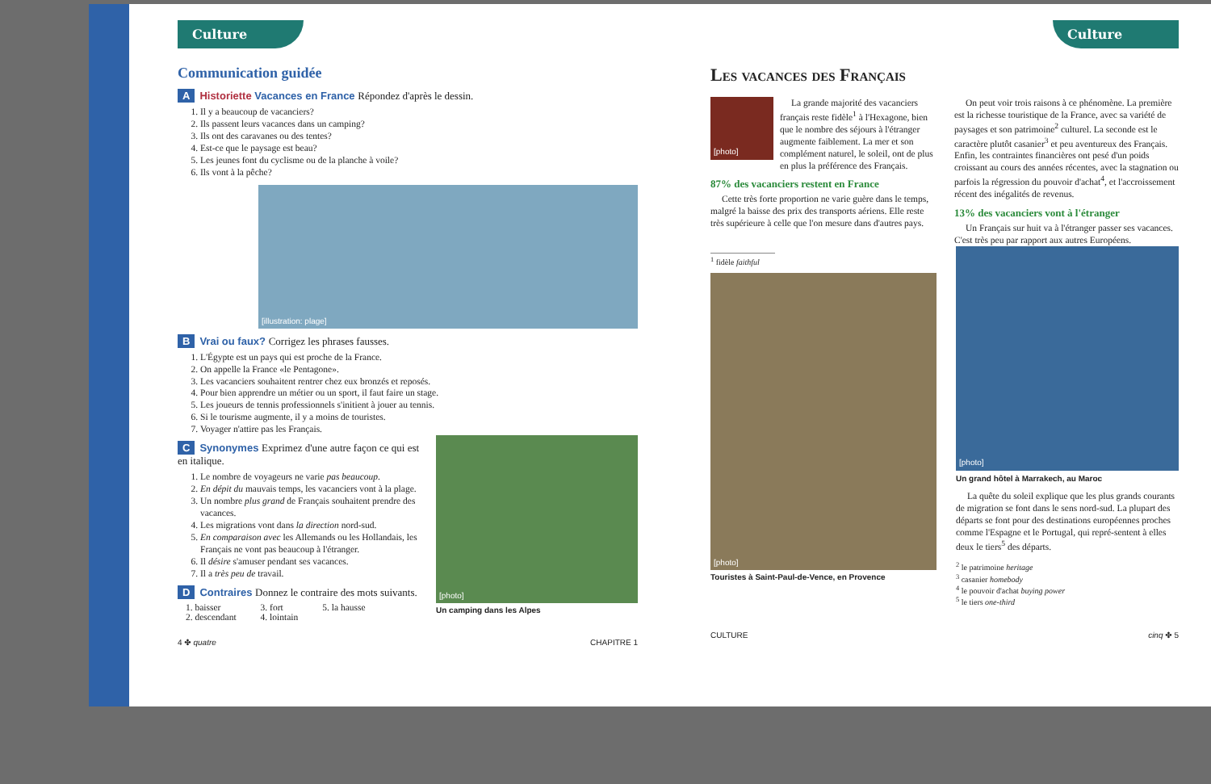Culture
Communication guidée
A Historiette Vacances en France Répondez d'après le dessin.
1. Il y a beaucoup de vacanciers?
2. Ils passent leurs vacances dans un camping?
3. Ils ont des caravanes ou des tentes?
4. Est-ce que le paysage est beau?
5. Les jeunes font du cyclisme ou de la planche à voile?
6. Ils vont à la pêche?
[illustration: plage]
B Vrai ou faux? Corrigez les phrases fausses.
1. L'Égypte est un pays qui est proche de la France.
2. On appelle la France «le Pentagone».
3. Les vacanciers souhaitent rentrer chez eux bronzés et reposés.
4. Pour bien apprendre un métier ou un sport, il faut faire un stage.
5. Les joueurs de tennis professionnels s'initient à jouer au tennis.
6. Si le tourisme augmente, il y a moins de touristes.
7. Voyager n'attire pas les Français.
C Synonymes Exprimez d'une autre façon ce qui est en italique.
1. Le nombre de voyageurs ne varie pas beaucoup.
2. En dépit du mauvais temps, les vacanciers vont à la plage.
3. Un nombre plus grand de Français souhaitent prendre des vacances.
4. Les migrations vont dans la direction nord-sud.
5. En comparaison avec les Allemands ou les Hollandais, les Français ne vont pas beaucoup à l'étranger.
6. Il désire s'amuser pendant ses vacances.
7. Il a très peu de travail.
D Contraires Donnez le contraire des mots suivants.
1. baisser
2. descendant
3. fort
4. lointain
5. la hausse
[photo]
Un camping dans les Alpes
4 ✤ quatre CHAPITRE 1
Culture
Les vacances des Français
[photo]
La grande majorité des vacanciers français reste fidèle<sup>1</sup> à l'Hexagone, bien que le nombre des séjours à l'étranger augmente faiblement. La mer et son complément naturel, le soleil, ont de plus en plus la préférence des Français.
87% des vacanciers restent en France
Cette très forte proportion ne varie guère dans le temps, malgré la baisse des prix des transports aériens. Elle reste très supérieure à celle que l'on mesure dans d'autres pays.
On peut voir trois raisons à ce phénomène. La première est la richesse touristique de la France, avec sa variété de paysages et son patrimoine<sup>2</sup> culturel. La seconde est le caractère plutôt casanier<sup>3</sup> et peu aventureux des Français. Enfin, les contraintes financières ont pesé d'un poids croissant au cours des années récentes, avec la stagnation ou parfois la régression du pouvoir d'achat<sup>4</sup>, et l'accroissement récent des inégalités de revenus.
13% des vacanciers vont à l'étranger
Un Français sur huit va à l'étranger passer ses vacances. C'est très peu par rapport aux autres Européens.
<sup>1</sup> fidèle faithful
[photo]
Touristes à Saint-Paul-de-Vence, en Provence
[photo]
Un grand hôtel à Marrakech, au Maroc
La quête du soleil explique que les plus grands courants de migration se font dans le sens nord-sud. La plupart des départs se font pour des destinations européennes proches comme l'Espagne et le Portugal, qui repré-sentent à elles deux le tiers<sup>5</sup> des départs.
<sup>2</sup> le patrimoine heritage
<sup>3</sup> casanier homebody
<sup>4</sup> le pouvoir d'achat buying power
<sup>5</sup> le tiers one-third
CULTURE cinq ✤ 5